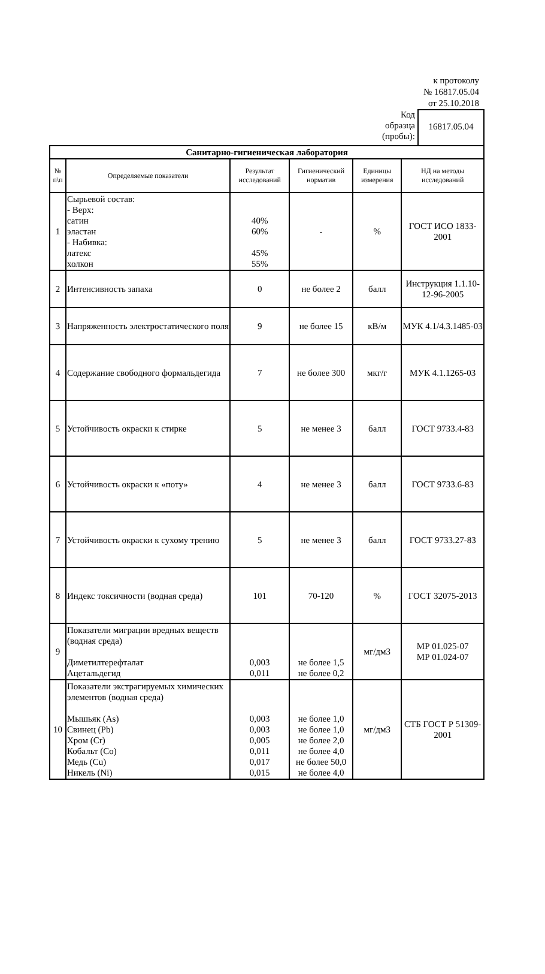к протоколу
№ 16817.05.04
от 25.10.2018
Код образца (пробы):
16817.05.04
| Санитарно-гигиеническая лаборатория | | | | | |
| № п\п | Определяемые показатели | Результат исследований | Гигиенический норматив | Единицы измерения | НД на методы исследований |
| 1 | Сырьевой состав: - Верх: сатин эластан - Набивка: латекс холкон | 40% 60% 45% 55% | - | % | ГОСТ ИСО 1833-2001 |
| 2 | Интенсивность запаха | 0 | не более 2 | балл | Инструкция 1.1.10-12-96-2005 |
| 3 | Напряженность электростатического поля | 9 | не более 15 | кВ/м | МУК 4.1/4.3.1485-03 |
| 4 | Содержание свободного формальдегида | 7 | не более 300 | мкг/г | МУК 4.1.1265-03 |
| 5 | Устойчивость окраски к стирке | 5 | не менее 3 | балл | ГОСТ 9733.4-83 |
| 6 | Устойчивость окраски к «поту» | 4 | не менее 3 | балл | ГОСТ 9733.6-83 |
| 7 | Устойчивость окраски к сухому трению | 5 | не менее 3 | балл | ГОСТ 9733.27-83 |
| 8 | Индекс токсичности (водная среда) | 101 | 70-120 | % | ГОСТ 32075-2013 |
| 9 | Показатели миграции вредных веществ (водная среда) Диметилтерефталат Ацетальдегид | 0,003 0,011 | не более 1,5 не более 0,2 | мг/дм3 | МР 01.025-07 МР 01.024-07 |
| 10 | Показатели экстрагируемых химических элементов (водная среда) Мышьяк (As) Свинец (Pb) Хром (Cr) Кобальт (Co) Медь (Cu) Никель (Ni) | 0,003 0,003 0,005 0,011 0,017 0,015 | не более 1,0 не более 1,0 не более 2,0 не более 4,0 не более 50,0 не более 4,0 | мг/дм3 | СТБ ГОСТ Р 51309-2001 |